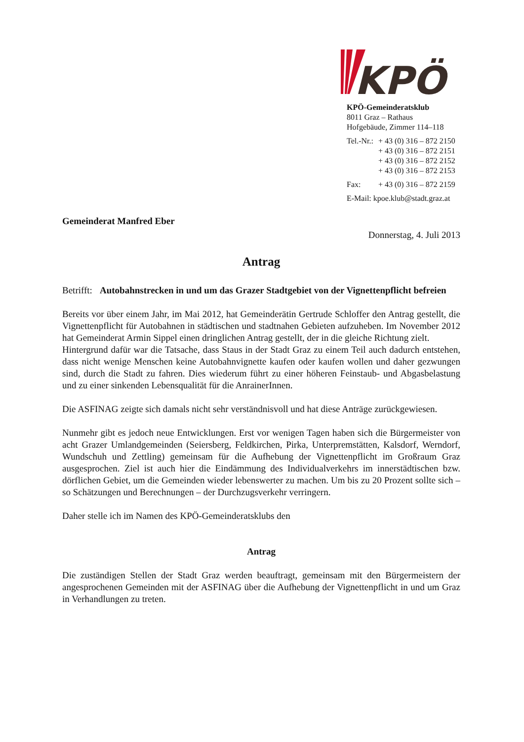KPÖ
KPÖ-Gemeinderatsklub
8011 Graz – Rathaus
Hofgebäude, Zimmer 114–118
| Tel.-Nr.: | + 43 (0) 316 – 872 2150 |
| | + 43 (0) 316 – 872 2151 |
| | + 43 (0) 316 – 872 2152 |
| | + 43 (0) 316 – 872 2153 |
| Fax: | + 43 (0) 316 – 872 2159 |
| E-Mail: kpoe.klub@stadt.graz.at | |
Gemeinderat Manfred Eber
Donnerstag, 4. Juli 2013
Antrag
Betrifft: Autobahnstrecken in und um das Grazer Stadtgebiet von der Vignettenpflicht befreien
Bereits vor über einem Jahr, im Mai 2012, hat Gemeinderätin Gertrude Schloffer den Antrag gestellt, die Vignettenpflicht für Autobahnen in städtischen und stadtnahen Gebieten aufzu­heben. Im November 2012 hat Gemeinderat Armin Sippel einen dringlichen Antrag gestellt, der in die gleiche Richtung zielt.
Hintergrund dafür war die Tatsache, dass Staus in der Stadt Graz zu einem Teil auch dadurch entstehen, dass nicht wenige Menschen keine Autobahnvignette kaufen oder kaufen wollen und daher gezwungen sind, durch die Stadt zu fahren. Dies wiederum führt zu einer höheren Feinstaub- und Abgasbelastung und zu einer sinkenden Lebensqualität für die AnrainerInnen.
Die ASFINAG zeigte sich damals nicht sehr verständnisvoll und hat diese Anträge zurückgewiesen.
Nunmehr gibt es jedoch neue Entwicklungen. Erst vor wenigen Tagen haben sich die Bürgermeister von acht Grazer Umlandgemeinden (Seiersberg, Feldkirchen, Pirka, Unterprem­stätten, Kalsdorf, Werndorf, Wundschuh und Zettling) gemeinsam für die Aufhebung der Vignettenpflicht im Großraum Graz ausgesprochen. Ziel ist auch hier die Eindämmung des Individualverkehrs im innerstädtischen bzw. dörflichen Gebiet, um die Gemeinden wieder lebenswerter zu machen. Um bis zu 20 Prozent sollte sich – so Schätzungen und Berechnungen – der Durchzugsverkehr verringern.
Daher stelle ich im Namen des KPÖ-Gemeinderatsklubs den
Antrag
Die zuständigen Stellen der Stadt Graz werden beauftragt, gemeinsam mit den Bürgermeistern der angesprochenen Gemeinden mit der ASFINAG über die Aufhebung der Vignettenpflicht in und um Graz in Verhandlungen zu treten.